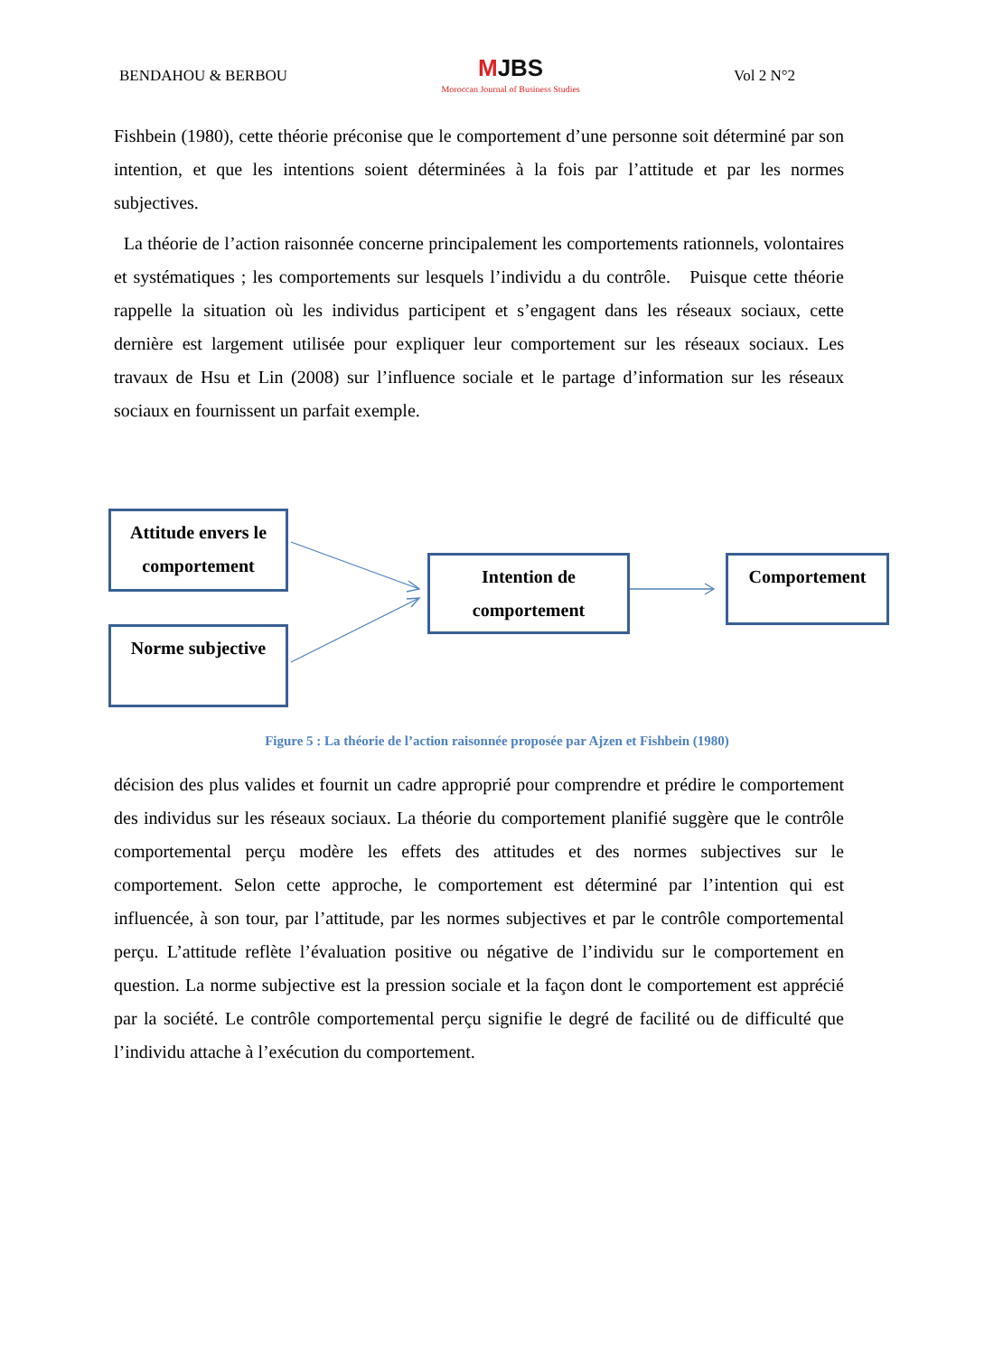BENDAHOU & BERBOU MJBS
Moroccan Journal of Business Studies Vol 2 N°2
Fishbein (1980), cette théorie préconise que le comportement d’une personne soit déterminé par son intention, et que les intentions soient déterminées à la fois par l’attitude et par les normes subjectives.
La théorie de l’action raisonnée concerne principalement les comportements rationnels, volontaires et systématiques ; les comportements sur lesquels l’individu a du contrôle. Puisque cette théorie rappelle la situation où les individus participent et s’engagent dans les réseaux sociaux, cette dernière est largement utilisée pour expliquer leur comportement sur les réseaux sociaux. Les travaux de Hsu et Lin (2008) sur l’influence sociale et le partage d’information sur les réseaux sociaux en fournissent un parfait exemple.
Attitude envers le comportement
Norme subjective
Intention de comportement
Comportement
Figure 5 : La théorie de l’action raisonnée proposée par Ajzen et Fishbein (1980)
décision des plus valides et fournit un cadre approprié pour comprendre et prédire le comportement des individus sur les réseaux sociaux. La théorie du comportement planifié suggère que le contrôle comportemental perçu modère les effets des attitudes et des normes subjectives sur le comportement. Selon cette approche, le comportement est déterminé par l’intention qui est influencée, à son tour, par l’attitude, par les normes subjectives et par le contrôle comportemental perçu. L’attitude reflète l’évaluation positive ou négative de l’individu sur le comportement en question. La norme subjective est la pression sociale et la façon dont le comportement est apprécié par la société. Le contrôle comportemental perçu signifie le degré de facilité ou de difficulté que l’individu attache à l’exécution du comportement.